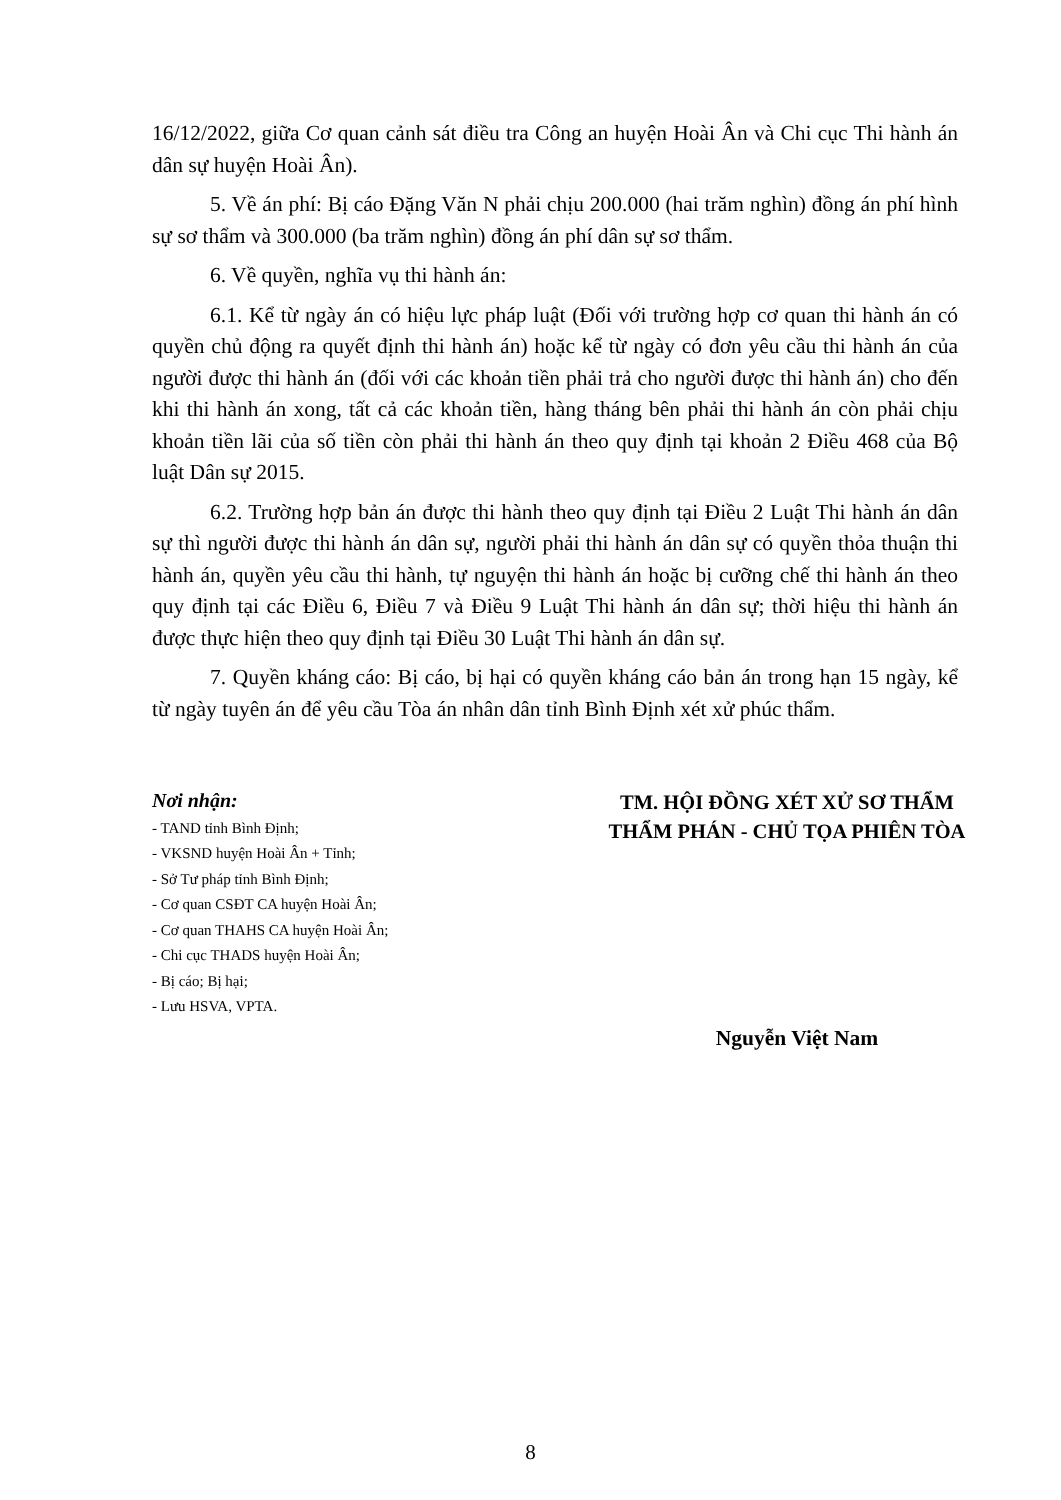16/12/2022, giữa Cơ quan cảnh sát điều tra Công an huyện Hoài Ân và Chi cục Thi hành án dân sự huyện Hoài Ân).
5. Về án phí: Bị cáo Đặng Văn N phải chịu 200.000 (hai trăm nghìn) đồng án phí hình sự sơ thẩm và 300.000 (ba trăm nghìn) đồng án phí dân sự sơ thẩm.
6. Về quyền, nghĩa vụ thi hành án:
6.1. Kể từ ngày án có hiệu lực pháp luật (Đối với trường hợp cơ quan thi hành án có quyền chủ động ra quyết định thi hành án) hoặc kể từ ngày có đơn yêu cầu thi hành án của người được thi hành án (đối với các khoản tiền phải trả cho người được thi hành án) cho đến khi thi hành án xong, tất cả các khoản tiền, hàng tháng bên phải thi hành án còn phải chịu khoản tiền lãi của số tiền còn phải thi hành án theo quy định tại khoản 2 Điều 468 của Bộ luật Dân sự 2015.
6.2. Trường hợp bản án được thi hành theo quy định tại Điều 2 Luật Thi hành án dân sự thì người được thi hành án dân sự, người phải thi hành án dân sự có quyền thỏa thuận thi hành án, quyền yêu cầu thi hành, tự nguyện thi hành án hoặc bị cưỡng chế thi hành án theo quy định tại các Điều 6, Điều 7 và Điều 9 Luật Thi hành án dân sự; thời hiệu thi hành án được thực hiện theo quy định tại Điều 30 Luật Thi hành án dân sự.
7. Quyền kháng cáo: Bị cáo, bị hại có quyền kháng cáo bản án trong hạn 15 ngày, kể từ ngày tuyên án để yêu cầu Tòa án nhân dân tỉnh Bình Định xét xử phúc thẩm.
Nơi nhận:
- TAND tỉnh Bình Định;
- VKSND huyện Hoài Ân + Tỉnh;
- Sở Tư pháp tỉnh Bình Định;
- Cơ quan CSĐT CA huyện Hoài Ân;
- Cơ quan THAHS CA huyện Hoài Ân;
- Chi cục THADS huyện Hoài Ân;
- Bị cáo; Bị hại;
- Lưu HSVA, VPTA.
TM. HỘI ĐỒNG XÉT XỬ SƠ THẨM
THẨM PHÁN - CHỦ TỌA PHIÊN TÒA
Nguyễn Việt Nam
8